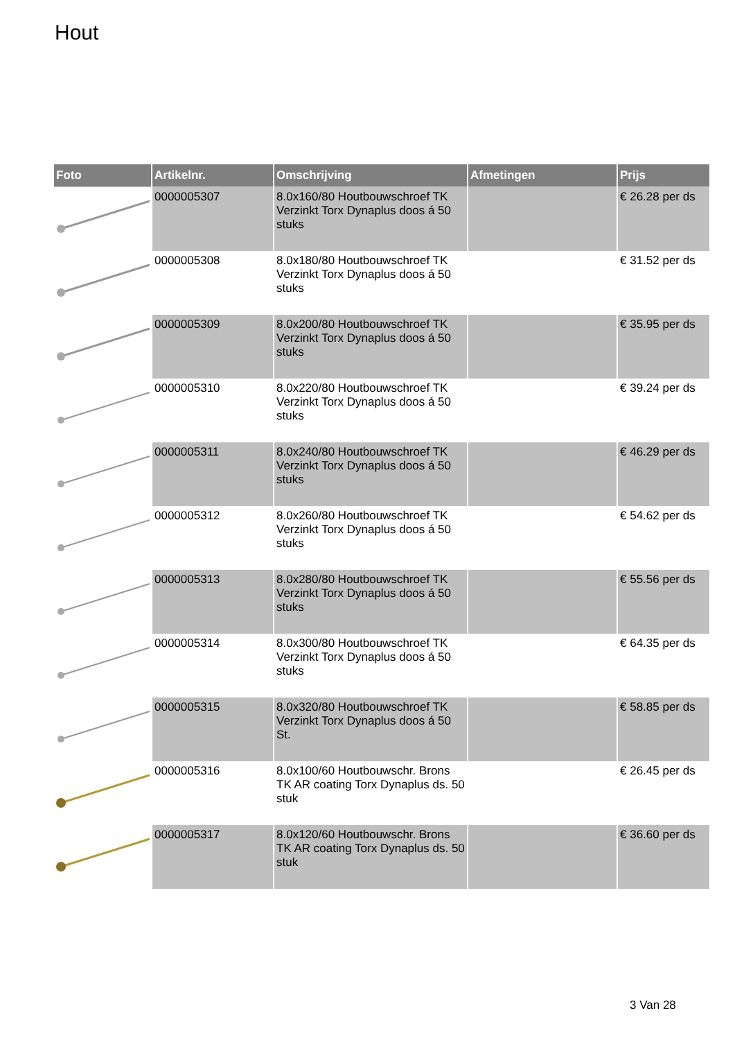Hout
| Foto | Artikelnr. | Omschrijving | Afmetingen | Prijs |
| --- | --- | --- | --- | --- |
| | 0000005307 | 8.0x160/80 Houtbouwschroef TK Verzinkt Torx Dynaplus doos á 50 stuks | | € 26.28 per ds |
| | 0000005308 | 8.0x180/80 Houtbouwschroef TK Verzinkt Torx Dynaplus doos á 50 stuks | | € 31.52 per ds |
| | 0000005309 | 8.0x200/80 Houtbouwschroef TK Verzinkt Torx Dynaplus doos á 50 stuks | | € 35.95 per ds |
| | 0000005310 | 8.0x220/80 Houtbouwschroef TK Verzinkt Torx Dynaplus doos á 50 stuks | | € 39.24 per ds |
| | 0000005311 | 8.0x240/80 Houtbouwschroef TK Verzinkt Torx Dynaplus doos á 50 stuks | | € 46.29 per ds |
| | 0000005312 | 8.0x260/80 Houtbouwschroef TK Verzinkt Torx Dynaplus doos á 50 stuks | | € 54.62 per ds |
| | 0000005313 | 8.0x280/80 Houtbouwschroef TK Verzinkt Torx Dynaplus doos á 50 stuks | | € 55.56 per ds |
| | 0000005314 | 8.0x300/80 Houtbouwschroef TK Verzinkt Torx Dynaplus doos á 50 stuks | | € 64.35 per ds |
| | 0000005315 | 8.0x320/80 Houtbouwschroef TK Verzinkt Torx Dynaplus doos á 50 St. | | € 58.85 per ds |
| | 0000005316 | 8.0x100/60 Houtbouwschr. Brons TK AR coating Torx Dynaplus ds. 50 stuk | | € 26.45 per ds |
| | 0000005317 | 8.0x120/60 Houtbouwschr. Brons TK AR coating Torx Dynaplus ds. 50 stuk | | € 36.60 per ds |
3 Van 28